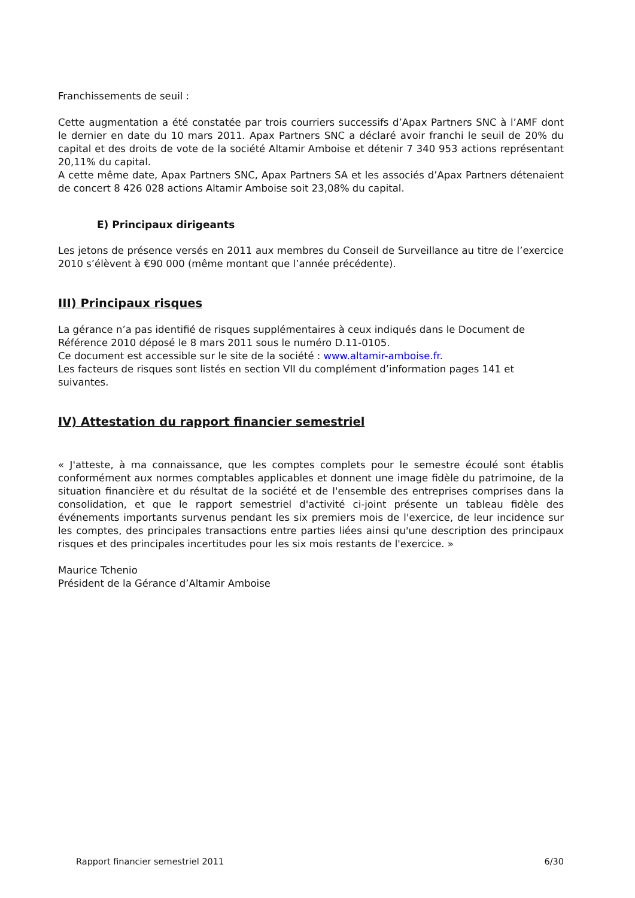Franchissements de seuil :
Cette augmentation a été constatée par trois courriers successifs d’Apax Partners SNC à l’AMF dont le dernier en date du 10 mars 2011. Apax Partners SNC a déclaré avoir franchi le seuil de 20% du capital et des droits de vote de la société Altamir Amboise et détenir 7 340 953 actions représentant 20,11% du capital.
A cette même date, Apax Partners SNC, Apax Partners SA et les associés d’Apax Partners détenaient de concert 8 426 028 actions Altamir Amboise soit 23,08% du capital.
E) Principaux dirigeants
Les jetons de présence versés en 2011 aux membres du Conseil de Surveillance au titre de l’exercice 2010 s’élèvent à €90 000 (même montant que l’année précédente).
III) Principaux risques
La gérance n’a pas identifié de risques supplémentaires à ceux indiqués dans le Document de Référence 2010 déposé le 8 mars 2011 sous le numéro D.11-0105.
Ce document est accessible sur le site de la société : www.altamir-amboise.fr.
Les facteurs de risques sont listés en section VII du complément d’information pages 141 et suivantes.
IV) Attestation du rapport financier semestriel
« J'atteste, à ma connaissance, que les comptes complets pour le semestre écoulé sont établis conformément aux normes comptables applicables et donnent une image fidèle du patrimoine, de la situation financière et du résultat de la société et de l'ensemble des entreprises comprises dans la consolidation, et que le rapport semestriel d'activité ci-joint présente un tableau fidèle des événements importants survenus pendant les six premiers mois de l'exercice, de leur incidence sur les comptes, des principales transactions entre parties liées ainsi qu'une description des principaux risques et des principales incertitudes pour les six mois restants de l'exercice. »
Maurice Tchenio
Président de la Gérance d’Altamir Amboise
Rapport financier semestriel 2011 6/30